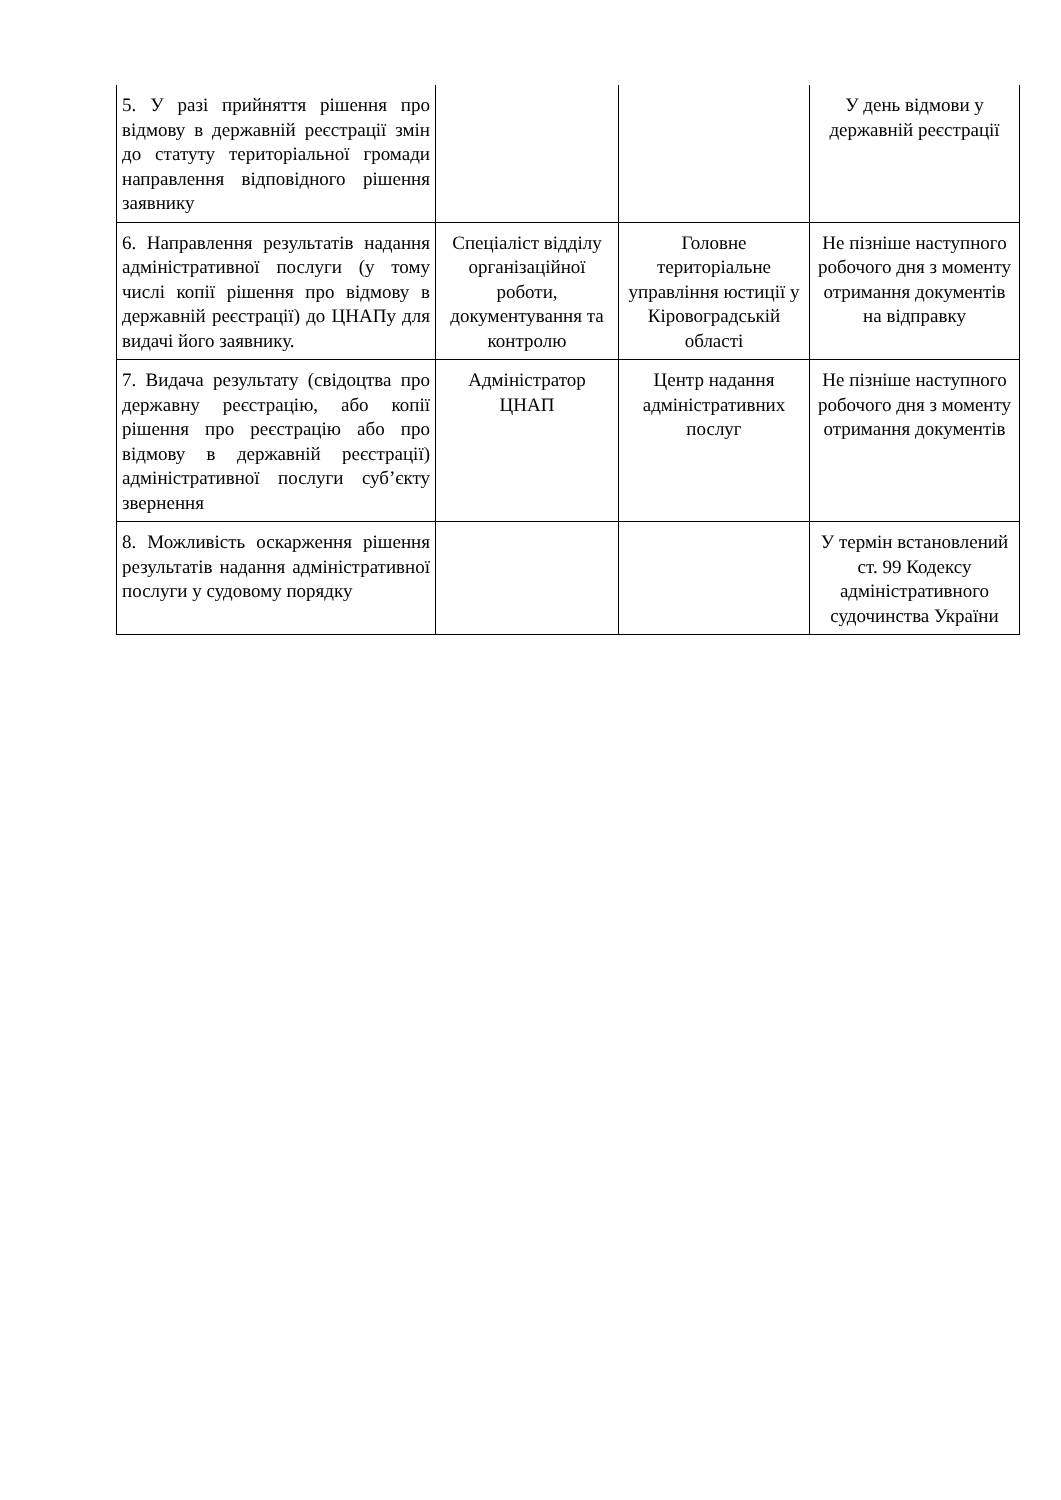| 5. У разі прийняття рішення про відмову в державній реєстрації змін до статуту територіальної громади направлення відповідного рішення заявнику | | | У день відмови у державній реєстрації |
| 6. Направлення результатів надання адміністративної послуги (у тому числі копії рішення про відмову в державній реєстрації) до ЦНАПу для видачі його заявнику. | Спеціаліст відділу організаційної роботи, документування та контролю | Головне територіальне управління юстиції у Кіровоградській області | Не пізніше наступного робочого дня з моменту отримання документів на відправку |
| 7. Видача результату (свідоцтва про державну реєстрацію, або копії рішення про реєстрацію або про відмову в державній реєстрації) адміністративної послуги суб’єкту звернення | Адміністратор ЦНАП | Центр надання адміністративних послуг | Не пізніше наступного робочого дня з моменту отримання документів |
| 8. Можливість оскарження рішення результатів надання адміністративної послуги у судовому порядку | | | У термін встановлений ст. 99 Кодексу адміністративного судочинства України |